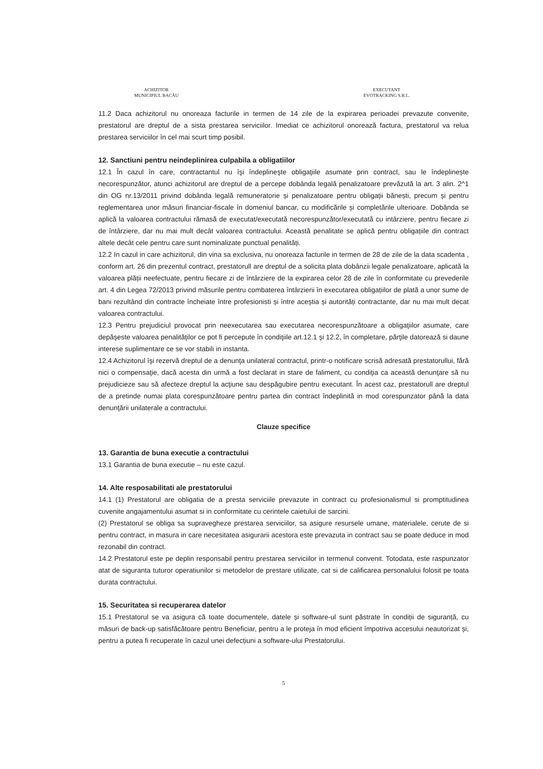ACHIZITOR
MUNICIPIUL BACĂU
EXECUTANT
EVOTRACKING S.R.L.
11.2 Daca achizitorul nu onoreaza facturile in termen de 14 zile de la expirarea perioadei prevazute convenite, prestatorul are dreptul de a sista prestarea serviciilor. Imediat ce achizitorul onorează factura, prestatorul va relua prestarea serviciilor în cel mai scurt timp posibil.
12. Sanctiuni pentru neindeplinirea culpabila a obligatiilor
12.1 În cazul în care, contractantul nu îşi îndeplineşte obligaţiile asumate prin contract, sau le îndeplinește necorespunzător, atunci achizitorul are dreptul de a percepe dobânda legală penalizatoare prevăzută la art. 3 alin. 2^1 din OG nr.13/2011 privind dobânda legală remuneratorie și penalizatoare pentru obligații bănești, precum și pentru reglementarea unor măsuri financiar-fiscale în domeniul bancar, cu modificările și completările ulterioare. Dobânda se aplică la valoarea contractului rămasă de executat/executată necorespunzător/executată cu intârziere, pentru fiecare zi de întârziere, dar nu mai mult decât valoarea contractului. Această penalitate se aplică pentru obligațiile din contract altele decât cele pentru care sunt nominalizate punctual penalități.
12.2 In cazul in care achizitorul, din vina sa exclusiva, nu onoreaza facturile in termen de 28 de zile de la data scadenta , conform art. 26 din prezentul contract, prestatorull are dreptul de a solicita plata dobânzii legale penalizatoare, aplicată la valoarea plății neefectuate, pentru fiecare zi de întârziere de la expirarea celor 28 de zile în conformitate cu prevederile art. 4 din Legea 72/2013 privind măsurile pentru combaterea întârzierii în executarea obligațiilor de plată a unor sume de bani rezultând din contracte încheiate între profesionisti și între aceștia și autorități contractante, dar nu mai mult decat valoarea contractului.
12.3 Pentru prejudiciul provocat prin neexecutarea sau executarea necorespunzătoare a obligaţiilor asumate, care depăşeste valoarea penalităţilor ce pot fi percepute în condiţiile art.12.1 şi 12.2, în completare, părţile datorează si daune interese suplimentare ce se vor stabili in instanta.
12.4 Achizitorul îşi rezervă dreptul de a denunţa unilateral contractul, printr-o notificare scrisă adresată prestatorullui, fără nici o compensaţie, dacă acesta din urmă a fost declarat in stare de faliment, cu condiţia ca această denunţare să nu prejudicieze sau să afecteze dreptul la acţiune sau despăgubire pentru executant. În acest caz, prestatorull are dreptul de a pretinde numai plata corespunzătoare pentru partea din contract îndeplinită in mod corespunzator până la data denunţării unilaterale a contractului.
Clauze specifice
13. Garantia de buna executie a contractului
13.1 Garantia de buna executie – nu este cazul.
14. Alte resposabilitati ale prestatorului
14.1 (1) Prestatorul are obligatia de a presta serviciile prevazute in contract cu profesionalismul si promptitudinea cuvenite angajamentului asumat si in conformitate cu cerintele caietului de sarcini.
(2) Prestatorul se obliga sa supravegheze prestarea serviciilor, sa asigure resursele umane, materialele, cerute de si pentru contract, in masura in care necesitatea asigurarii acestora este prevazuta in contract sau se poate deduce in mod rezonabil din contract.
14.2 Prestatorul este pe deplin responsabil pentru prestarea serviciilor in termenul convenit. Totodata, este raspunzator atat de siguranta tuturor operatiunilor si metodelor de prestare utilizate, cat si de calificarea personalului folosit pe toata durata contractului.
15. Securitatea si recuperarea datelor
15.1 Prestatorul se va asigura că toate documentele, datele și software-ul sunt păstrate în condiții de siguranță, cu măsuri de back-up satisfăcătoare pentru Beneficiar, pentru a le proteja în mod eficient împotriva accesului neautorizat și, pentru a putea fi recuperate în cazul unei defecțiuni a software-ului Prestatorului.
5